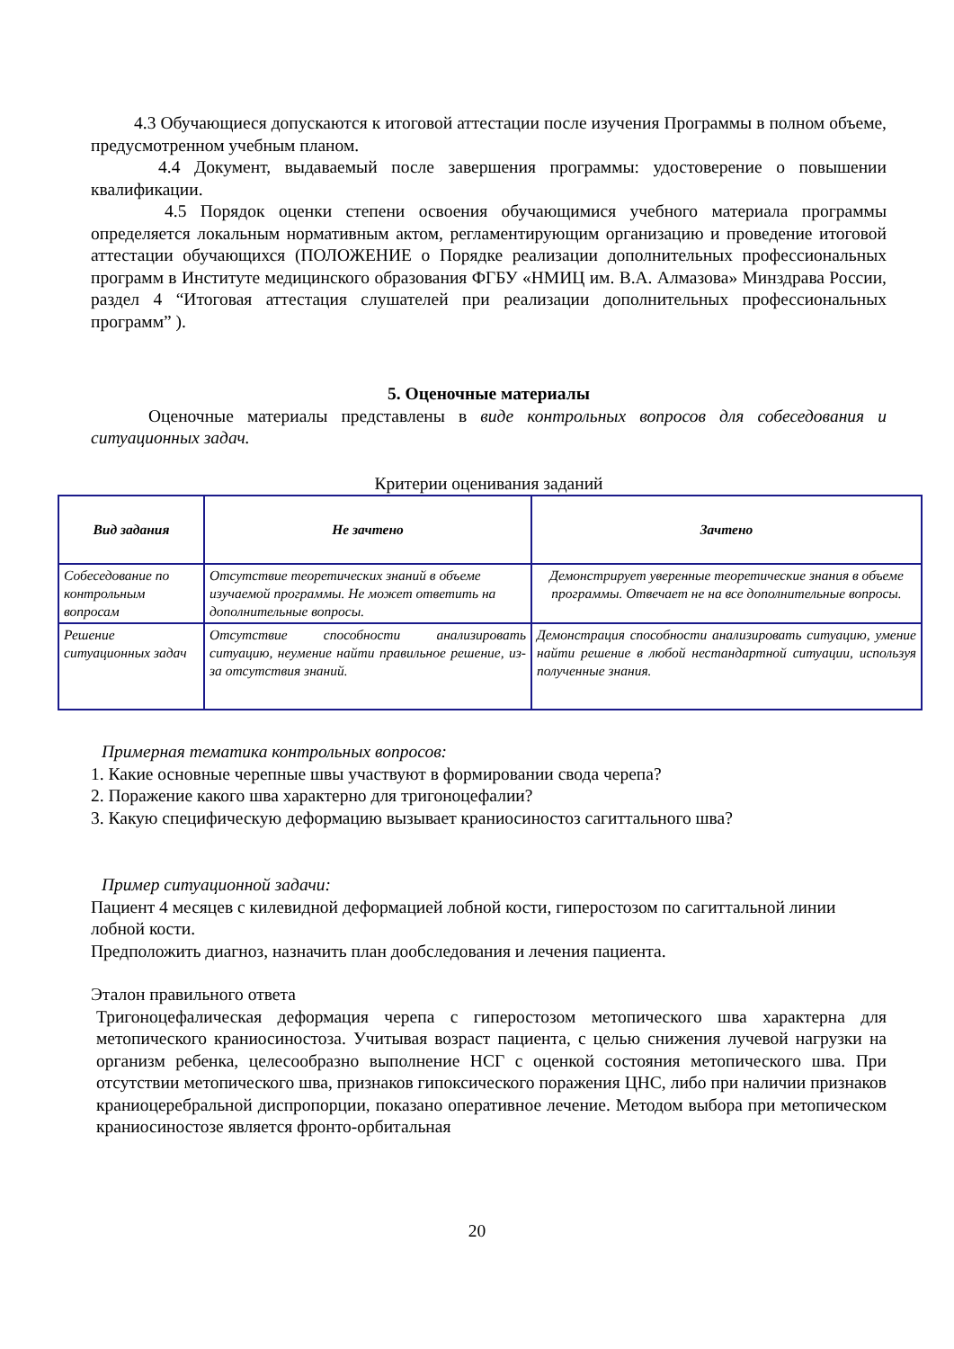4.3 Обучающиеся допускаются к итоговой аттестации после изучения Программы в полном объеме, предусмотренном учебным планом.
4.4 Документ, выдаваемый после завершения программы: удостоверение о повышении квалификации.
4.5 Порядок оценки степени освоения обучающимися учебного материала программы определяется локальным нормативным актом, регламентирующим организацию и проведение итоговой аттестации обучающихся (ПОЛОЖЕНИЕ о Порядке реализации дополнительных профессиональных программ в Институте медицинского образования ФГБУ «НМИЦ им. В.А. Алмазова» Минздрава России, раздел 4 “Итоговая аттестация слушателей при реализации дополнительных профессиональных программ” ).
5. Оценочные материалы
Оценочные материалы представлены в виде контрольных вопросов для собеседования и ситуационных задач.
Критерии оценивания заданий
| Вид задания | Не зачтено | Зачтено |
| --- | --- | --- |
| Собеседование по контрольным вопросам | Отсутствие теоретических знаний в объеме изучаемой программы. Не может ответить на дополнительные вопросы. | Демонстрирует уверенные теоретические знания в объеме программы. Отвечает не на все дополнительные вопросы. |
| Решение ситуационных задач | Отсутствие способности анализировать ситуацию, неумение найти правильное решение, из-за отсутствия знаний. | Демонстрация способности анализировать ситуацию, умение найти решение в любой нестандартной ситуации, используя полученные знания. |
Примерная тематика контрольных вопросов:
1. Какие основные черепные швы участвуют в формировании свода черепа?
2. Поражение какого шва характерно для тригоноцефалии?
3. Какую специфическую деформацию вызывает краниосиностоз сагиттального шва?
Пример ситуационной задачи:
Пациент 4 месяцев с килевидной деформацией лобной кости, гиперостозом по сагиттальной линии лобной кости.
Предположить диагноз, назначить план дообследования и лечения пациента.
Эталон правильного ответа
Тригоноцефалическая деформация черепа с гиперостозом метопического шва характерна для метопического краниосиностоза. Учитывая возраст пациента, с целью снижения лучевой нагрузки на организм ребенка, целесообразно выполнение НСГ с оценкой состояния метопического шва. При отсутствии метопического шва, признаков гипоксического поражения ЦНС, либо при наличии признаков краниоцеребральной диспропорции, показано оперативное лечение. Методом выбора при метопическом краниосиностозе является фронто-орбитальная
20